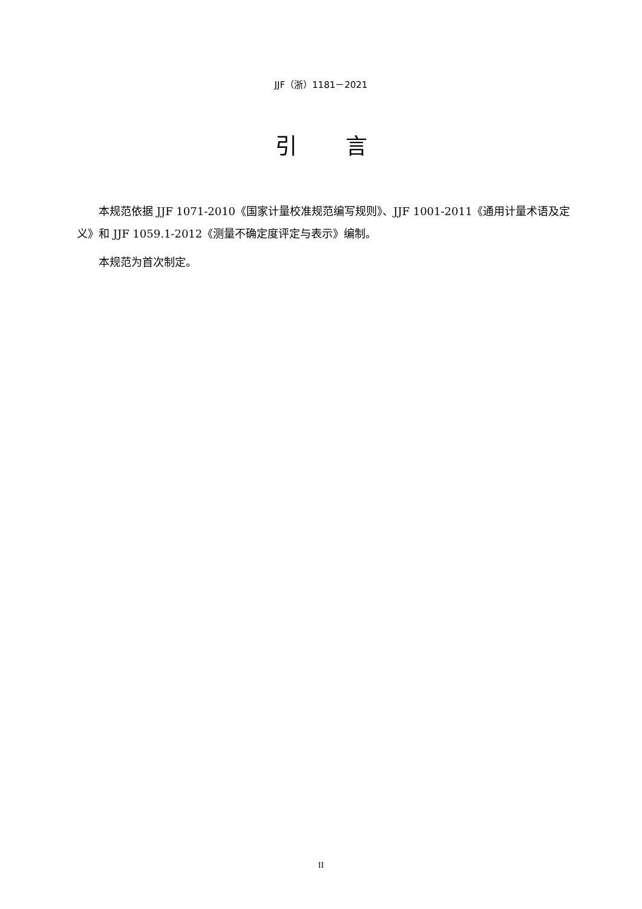JJF（浙）1181－2021
引言
本规范依据 JJF 1071-2010《国家计量校准规范编写规则》、JJF 1001-2011《通用计量术语及定义》和 JJF 1059.1-2012《测量不确定度评定与表示》编制。
本规范为首次制定。
II